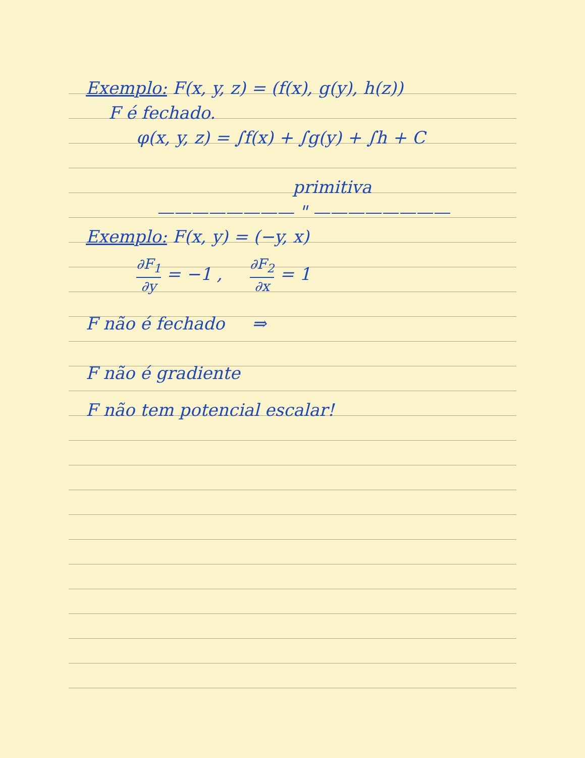Exemplo: F(x, y, z) = (f(x), g(y), h(z))
F é fechado.
φ(x, y, z) = ∫f(x) + ∫g(y) + ∫h + C
primitiva
———————— " ————————
Exemplo: F(x, y) = (−y, x)
∂F<sub>1</sub> ∂y = −1 , ∂F<sub>2</sub> ∂x = 1
F não é fechado ⇒
F não é gradiente
F não tem potencial escalar!